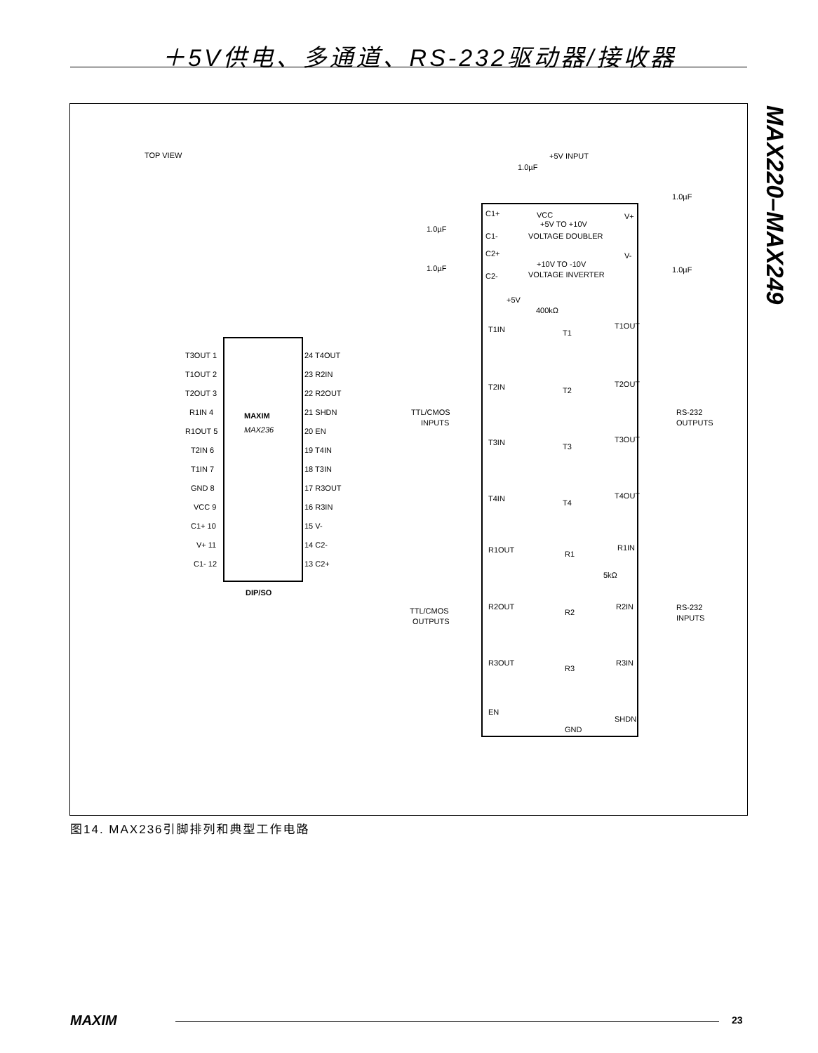＋5V供电、多通道、RS-232驱动器/接收器
MAX220–MAX249
TOP VIEW
MAXIM
MAX236
DIP/SO
T3OUT 1
T1OUT 2
T2OUT 3
R1IN 4
R1OUT 5
T2IN 6
T1IN 7
GND 8
VCC 9
C1+ 10
V+ 11
C1- 12
24 T4OUT
23 R2IN
22 R2OUT
21 SHDN
20 EN
19 T4IN
18 T3IN
17 R3OUT
16 R3IN
15 V-
14 C2-
13 C2+
+5V INPUT
C1+
VCC
+5V TO +10V
VOLTAGE DOUBLER
C1-
V+
C2+
+10V TO -10V
VOLTAGE INVERTER
C2-
V-
1.0µF
1.0µF
1.0µF
1.0µF
1.0µF
T1IN
T1OUT
T1
T2IN
T2OUT
T2
T3IN
T3OUT
T3
T4IN
T4OUT
T4
400kΩ
+5V
TTL/CMOS
INPUTS
RS-232
OUTPUTS
R1OUT
R1IN
R1
R2OUT
R2IN
R2
R3OUT
R3IN
R3
5kΩ
TTL/CMOS
OUTPUTS
RS-232
INPUTS
EN
SHDN
GND
图14. MAX236引脚排列和典型工作电路
MAXIM 23